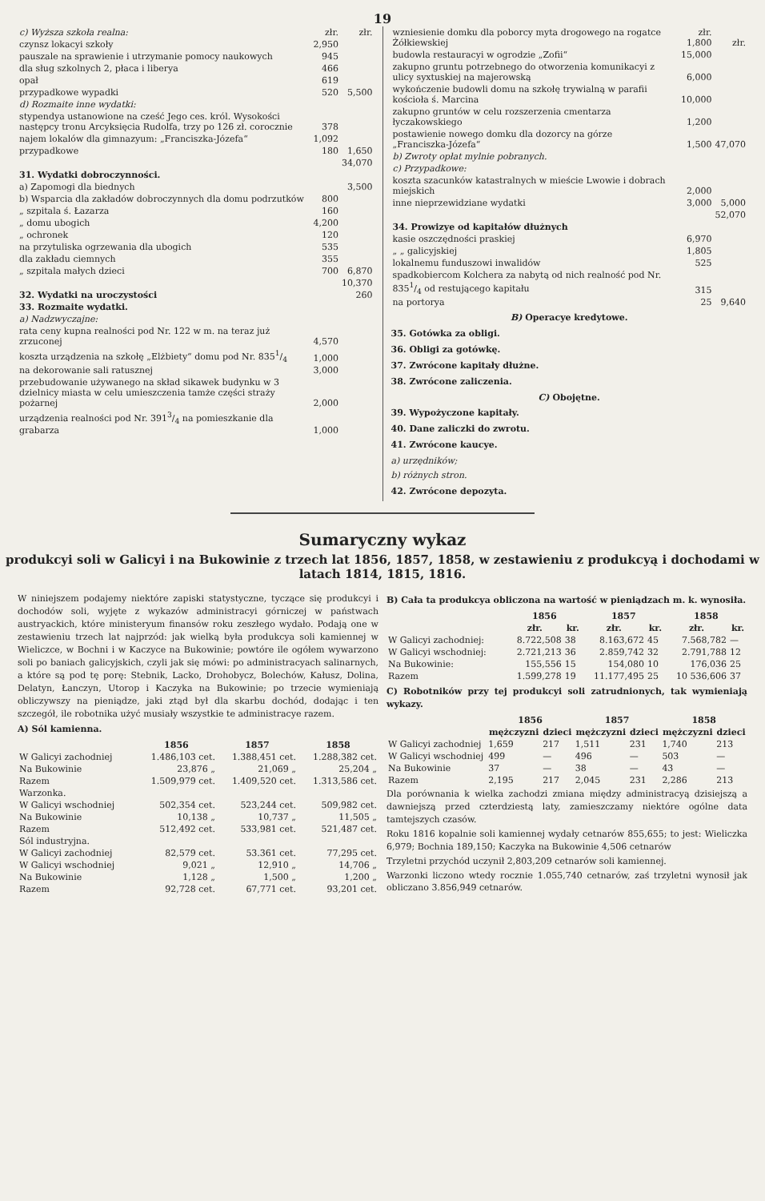19
| c) Wyższa szkoła realna: | złr. | złr. |
| czynsz lokacyi szkoły | 2,950 | |
| pauszale na sprawienie i utrzymanie pomocy naukowych | 945 | |
| dla sług szkolnych 2, płaca i liberya | 466 | |
| opał | 619 | |
| przypadkowe wypadki | 520 | 5,500 |
| d) Rozmaite inne wydatki: | | |
| stypendya ustanowione na cześć Jego ces. król. Wysokości następcy tronu Arcyksięcia Rudolfa, trzy po 126 zł. corocznie | 378 | |
| najem lokalów dla gimnazyum: „Franciszka-Józefa“ | 1,092 | |
| przypadkowe | 180 | 1,650 |
| | | 34,070 |
| 31. Wydatki dobroczynności. | | |
| a) Zapomogi dla biednych | | 3,500 |
| b) Wsparcia dla zakładów dobroczynnych dla domu podrzutków | 800 | |
| „ szpitala ś. Łazarza | 160 | |
| „ domu ubogich | 4,200 | |
| „ ochronek | 120 | |
| na przytuliska ogrzewania dla ubogich | 535 | |
| dla zakładu ciemnych | 355 | |
| „ szpitala małych dzieci | 700 | 6,870 |
| | | 10,370 |
| 32. Wydatki na uroczystości | | 260 |
| 33. Rozmaite wydatki. | | |
| a) Nadzwyczajne: | | |
| rata ceny kupna realności pod Nr. 122 w m. na teraz już zrzuconej | 4,570 | |
| koszta urządzenia na szkołę „Elżbiety“ domu pod Nr. 8351/4 | 1,000 | |
| na dekorowanie sali ratusznej | 3,000 | |
| przebudowanie używanego na skład sikawek budynku w 3 dzielnicy miasta w celu umieszczenia tamże części straży pożarnej | 2,000 | |
| urządzenia realności pod Nr. 3913/4 na pomieszkanie dla grabarza | 1,000 | |
| wzniesienie domku dla poborcy myta drogowego na rogatce Żółkiewskiej | złr. 1,800 | złr. |
| budowla restauracyi w ogrodzie „Zofii“ | 15,000 | |
| zakupno gruntu potrzebnego do otworzenia komunikacyi z ulicy syxtuskiej na majerowską | 6,000 | |
| wykończenie budowli domu na szkołę trywialną w parafii kościoła ś. Marcina | 10,000 | |
| zakupno gruntów w celu rozszerzenia cmentarza łyczakowskiego | 1,200 | |
| postawienie nowego domku dla dozorcy na górze „Franciszka-Józefa“ | 1,500 | 47,070 |
| b) Zwroty opłat mylnie pobranych. | | |
| c) Przypadkowe: | | |
| koszta szacunków katastralnych w mieście Lwowie i dobrach miejskich | 2,000 | |
| inne nieprzewidziane wydatki | 3,000 | 5,000 |
| | | 52,070 |
| 34. Prowizye od kapitałów dłużnych | | |
| kasie oszczędności praskiej | 6,970 | |
| „ „ galicyjskiej | 1,805 | |
| lokalnemu funduszowi inwalidów | 525 | |
| spadkobiercom Kolchera za nabytą od nich realność pod Nr. 8351/4 od restującego kapitału | 315 | |
| na portorya | 25 | 9,640 |
B) Operacye kredytowe.
35. Gotówka za obligi.
36. Obligi za gotówkę.
37. Zwrócone kapitały dłużne.
38. Zwrócone zaliczenia.
C) Obojętne.
39. Wypożyczone kapitały.
40. Dane zaliczki do zwrotu.
41. Zwrócone kaucye.
a) urzędników;
b) różnych stron.
42. Zwrócone depozyta.
Sumaryczny wykaz
produkcyi soli w Galicyi i na Bukowinie z trzech lat 1856, 1857, 1858, w zestawieniu z produkcyą i dochodami w latach 1814, 1815, 1816.
W niniejszem podajemy niektóre zapiski statystyczne, tyczące się produkcyi i dochodów soli, wyjęte z wykazów administracyi górniczej w państwach austryackich, które ministeryum finansów roku zeszłego wydało. Podają one w zestawieniu trzech lat najprzód: jak wielką była produkcya soli kamiennej w Wieliczce, w Bochni i w Kaczyce na Bukowinie; powtóre ile ogółem wywarzono soli po baniach galicyjskich, czyli jak się mówi: po administracyach salinarnych, a które są pod tę porę: Stebnik, Lacko, Drohobycz, Bolechów, Kałusz, Dolina, Delatyn, Łanczyn, Utorop i Kaczyka na Bukowinie; po trzecie wymieniają obliczywszy na pieniądze, jaki ztąd był dla skarbu dochód, dodając i ten szczegół, ile robotnika użyć musiały wszystkie te administracye razem.
A) Sól kamienna.
| | 1856 | 1857 | 1858 |
| --- | --- | --- | --- |
| W Galicyi zachodniej | 1.486,103 cet. | 1.388,451 cet. | 1.288,382 cet. |
| Na Bukowinie | 23,876 „ | 21,069 „ | 25,204 „ |
| Razem | 1.509,979 cet. | 1.409,520 cet. | 1.313,586 cet. |
| Warzonka. | | | |
| W Galicyi wschodniej | 502,354 cet. | 523,244 cet. | 509,982 cet. |
| Na Bukowinie | 10,138 „ | 10,737 „ | 11,505 „ |
| Razem | 512,492 cet. | 533,981 cet. | 521,487 cet. |
| Sól industryjna. | | | |
| W Galicyi zachodniej | 82,579 cet. | 53.361 cet. | 77,295 cet. |
| W Galicyi wschodniej | 9,021 „ | 12,910 „ | 14,706 „ |
| Na Bukowinie | 1,128 „ | 1,500 „ | 1,200 „ |
| Razem | 92,728 cet. | 67,771 cet. | 93,201 cet. |
B) Cała ta produkcya obliczona na wartość w pieniądzach m. k. wynosiła.
| | 1856 | | 1857 | | 1858 | |
| --- | --- | --- | --- | --- | --- | --- |
| | złr. | kr. | złr. | kr. | złr. | kr. |
| W Galicyi zachodniej: | 8.722,508 | 38 | 8.163,672 | 45 | 7.568,782 | — |
| W Galicyi wschodniej: | 2.721,213 | 36 | 2.859,742 | 32 | 2.791,788 | 12 |
| Na Bukowinie: | 155,556 | 15 | 154,080 | 10 | 176,036 | 25 |
| Razem | 1.599,278 | 19 | 11.177,495 | 25 | 10 536,606 | 37 |
C) Robotników przy tej produkcyi soli zatrudnionych, tak wymieniają wykazy.
| | 1856 | | 1857 | | 1858 | |
| --- | --- | --- | --- | --- | --- | --- |
| | mężczyzni | dzieci | mężczyzni | dzieci | mężczyzni | dzieci |
| W Galicyi zachodniej | 1,659 | 217 | 1,511 | 231 | 1,740 | 213 |
| W Galicyi wschodniej | 499 | — | 496 | — | 503 | — |
| Na Bukowinie | 37 | — | 38 | — | 43 | — |
| Razem | 2,195 | 217 | 2,045 | 231 | 2,286 | 213 |
Dla porównania k wielka zachodzi zmiana między administracyą dzisiejszą a dawniejszą przed czterdziestą laty, zamieszczamy niektóre ogólne data tamtejszych czasów.
Roku 1816 kopalnie soli kamiennej wydały cetnarów 855,655; to jest: Wieliczka 6,979; Bochnia 189,150; Kaczyka na Bukowinie 4,506 cetnarów
Trzyletni przychód uczynił 2,803,209 cetnarów soli kamiennej.
Warzonki liczono wtedy rocznie 1.055,740 cetnarów, zaś trzyletni wynosił jak obliczano 3.856,949 cetnarów.